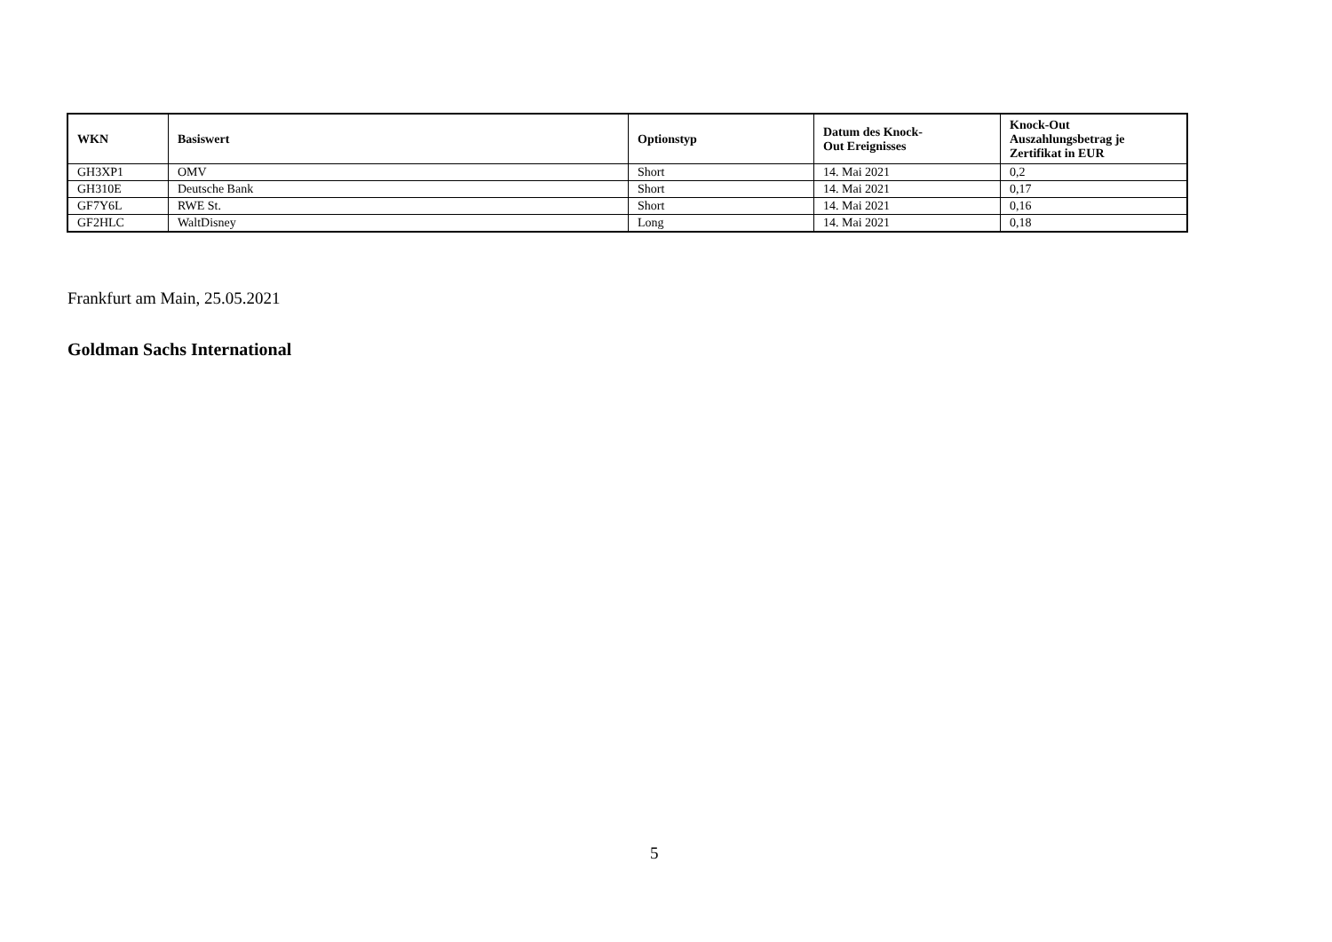| WKN | Basiswert | Optionstyp | Datum des Knock- Out Ereignisses | Knock-Out Auszahlungsbetrag je Zertifikat in EUR |
| --- | --- | --- | --- | --- |
| GH3XP1 | OMV | Short | 14. Mai 2021 | 0,2 |
| GH310E | Deutsche Bank | Short | 14. Mai 2021 | 0,17 |
| GF7Y6L | RWE St. | Short | 14. Mai 2021 | 0,16 |
| GF2HLC | WaltDisney | Long | 14. Mai 2021 | 0,18 |
Frankfurt am Main, 25.05.2021
Goldman Sachs International
5